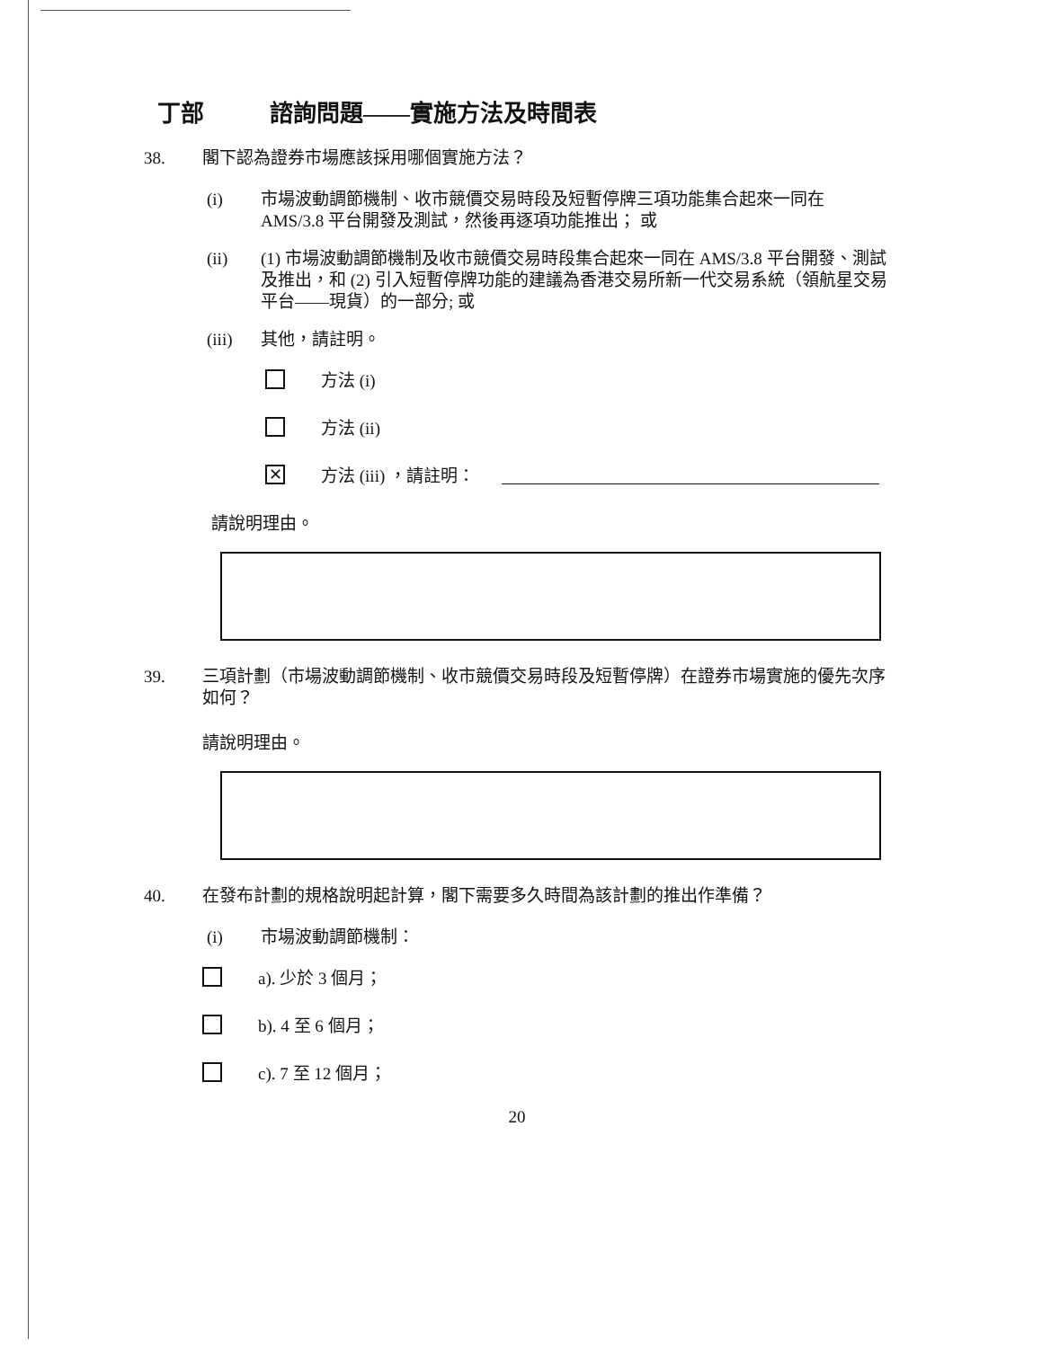丁部 諮詢問題——實施方法及時間表
38. 閣下認為證券市場應該採用哪個實施方法？
(i) 市場波動調節機制、收市競價交易時段及短暫停牌三項功能集合起來一同在 AMS/3.8 平台開發及測試，然後再逐項功能推出； 或
(ii) (1) 市場波動調節機制及收市競價交易時段集合起來一同在 AMS/3.8 平台開發、測試及推出，和 (2) 引入短暫停牌功能的建議為香港交易所新一代交易系統（領航星交易平台——現貨）的一部分; 或
(iii) 其他，請註明。
方法 (i)
方法 (ii)
✕
方法 (iii) ，請註明：
請說明理由。
39. 三項計劃（市場波動調節機制、收市競價交易時段及短暫停牌）在證券市場實施的優先次序如何？
請說明理由。
40. 在發布計劃的規格說明起計算，閣下需要多久時間為該計劃的推出作準備？
(i) 市場波動調節機制：
a). 少於 3 個月；
b). 4 至 6 個月；
c). 7 至 12 個月；
20